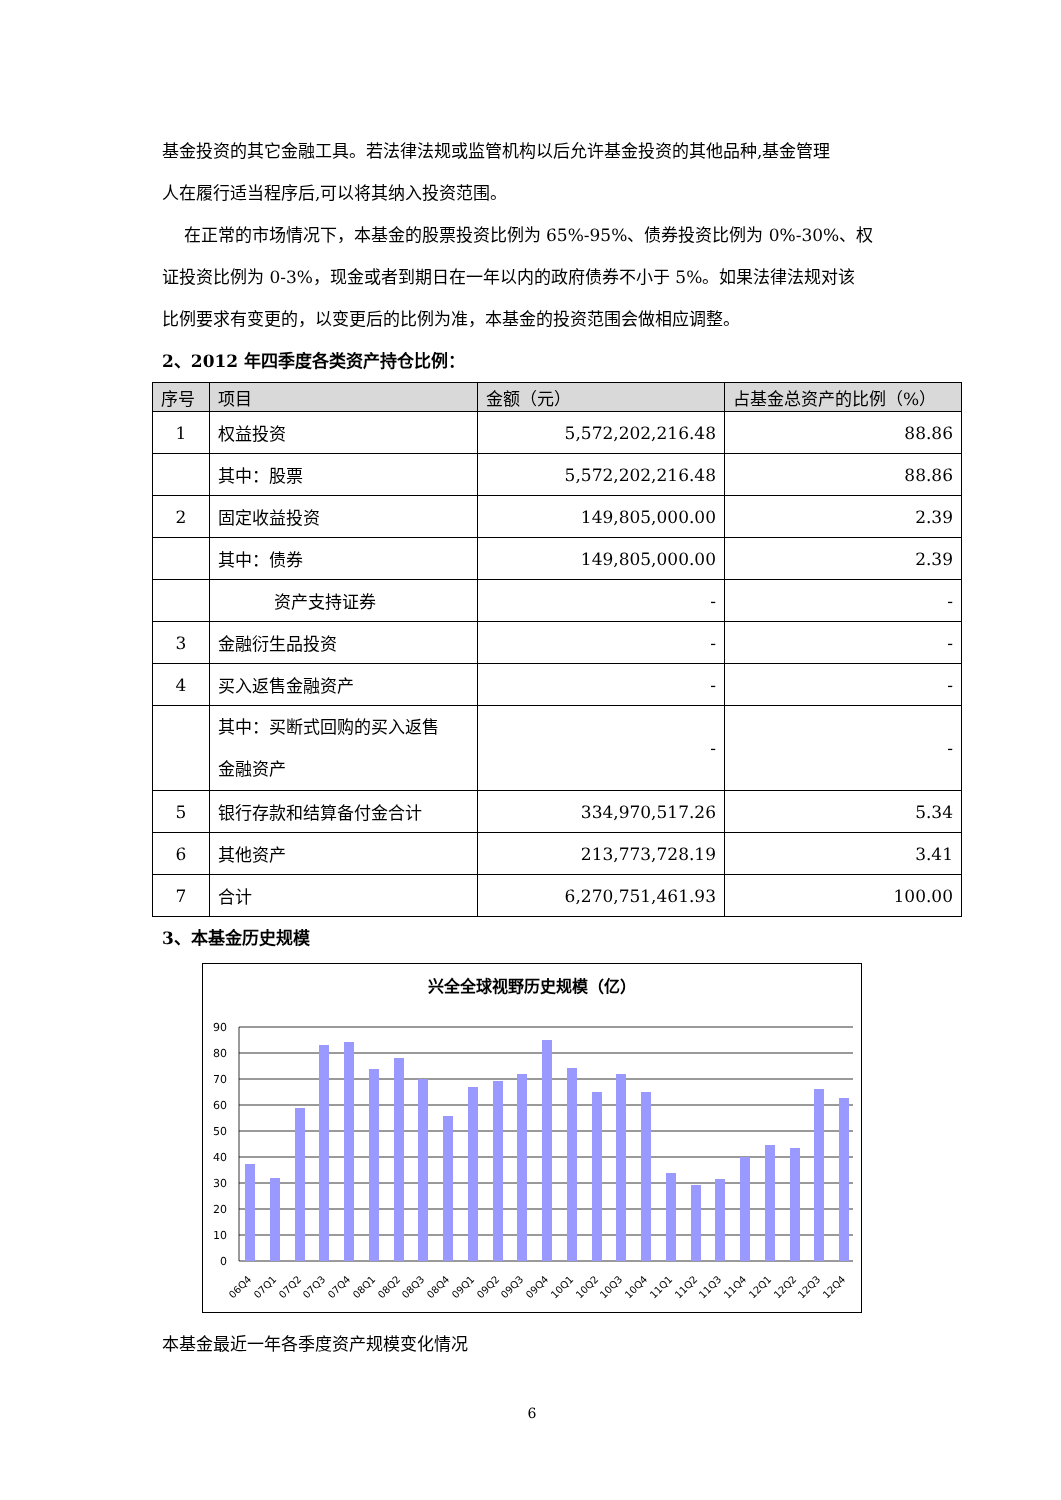基金投资的其它金融工具。若法律法规或监管机构以后允许基金投资的其他品种,基金管理
人在履行适当程序后,可以将其纳入投资范围。
在正常的市场情况下，本基金的股票投资比例为 65%-95%、债券投资比例为 0%-30%、权
证投资比例为 0-3%，现金或者到期日在一年以内的政府债券不小于 5%。如果法律法规对该
比例要求有变更的，以变更后的比例为准，本基金的投资范围会做相应调整。
2、2012 年四季度各类资产持仓比例：
| 序号 | 项目 | 金额（元） | 占基金总资产的比例（%） |
| --- | --- | --- | --- |
| 1 | 权益投资 | 5,572,202,216.48 | 88.86 |
| | 其中：股票 | 5,572,202,216.48 | 88.86 |
| 2 | 固定收益投资 | 149,805,000.00 | 2.39 |
| | 其中：债券 | 149,805,000.00 | 2.39 |
| | 资产支持证券 | - | - |
| 3 | 金融衍生品投资 | - | - |
| 4 | 买入返售金融资产 | - | - |
| | 其中：买断式回购的买入返售 金融资产 | - | - |
| 5 | 银行存款和结算备付金合计 | 334,970,517.26 | 5.34 |
| 6 | 其他资产 | 213,773,728.19 | 3.41 |
| 7 | 合计 | 6,270,751,461.93 | 100.00 |
3、本基金历史规模
兴全全球视野历史规模（亿）
90
80
70
60
50
40
30
20
10
0
06Q4
07Q1
07Q2
07Q3
07Q4
08Q1
08Q2
08Q3
08Q4
09Q1
09Q2
09Q3
09Q4
10Q1
10Q2
10Q3
10Q4
11Q1
11Q2
11Q3
11Q4
12Q1
12Q2
12Q3
12Q4
本基金最近一年各季度资产规模变化情况
6